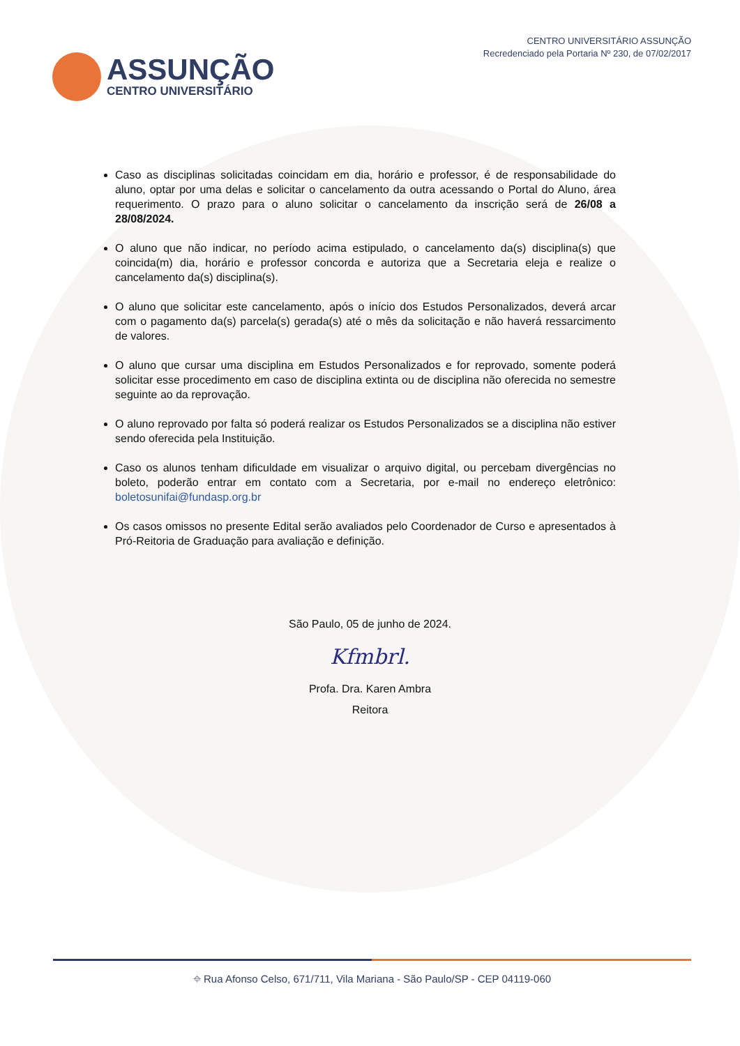ASSUNÇÃO
CENTRO UNIVERSITÁRIO
CENTRO UNIVERSITÁRIO ASSUNÇÃO
Recredenciado pela Portaria Nº 230, de 07/02/2017
Caso as disciplinas solicitadas coincidam em dia, horário e professor, é de responsabilidade do aluno, optar por uma delas e solicitar o cancelamento da outra acessando o Portal do Aluno, área requerimento. O prazo para o aluno solicitar o cancelamento da inscrição será de 26/08 a 28/08/2024.
O aluno que não indicar, no período acima estipulado, o cancelamento da(s) disciplina(s) que coincida(m) dia, horário e professor concorda e autoriza que a Secretaria eleja e realize o cancelamento da(s) disciplina(s).
O aluno que solicitar este cancelamento, após o início dos Estudos Personalizados, deverá arcar com o pagamento da(s) parcela(s) gerada(s) até o mês da solicitação e não haverá ressarcimento de valores.
O aluno que cursar uma disciplina em Estudos Personalizados e for reprovado, somente poderá solicitar esse procedimento em caso de disciplina extinta ou de disciplina não oferecida no semestre seguinte ao da reprovação.
O aluno reprovado por falta só poderá realizar os Estudos Personalizados se a disciplina não estiver sendo oferecida pela Instituição.
Caso os alunos tenham dificuldade em visualizar o arquivo digital, ou percebam divergências no boleto, poderão entrar em contato com a Secretaria, por e-mail no endereço eletrônico: boletosunifai@fundasp.org.br
Os casos omissos no presente Edital serão avaliados pelo Coordenador de Curso e apresentados à Pró-Reitoria de Graduação para avaliação e definição.
São Paulo, 05 de junho de 2024.
Kfmbrl.
Profa. Dra. Karen Ambra
Reitora
⌖ Rua Afonso Celso, 671/711, Vila Mariana - São Paulo/SP - CEP 04119-060